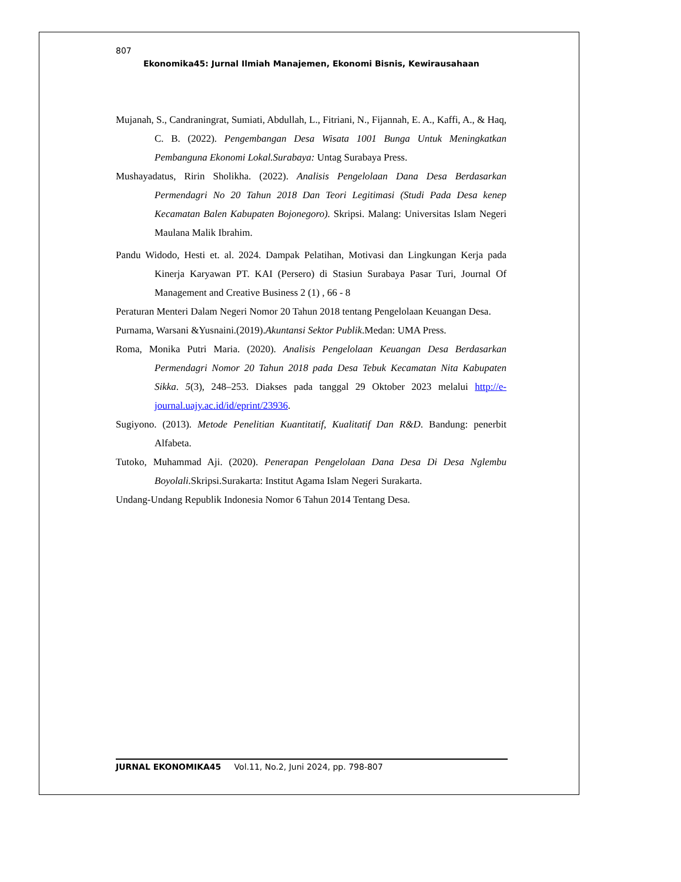807
Ekonomika45: Jurnal Ilmiah Manajemen, Ekonomi Bisnis, Kewirausahaan
Mujanah, S., Candraningrat, Sumiati, Abdullah, L., Fitriani, N., Fijannah, E. A., Kaffi, A., & Haq, C. B. (2022). Pengembangan Desa Wisata 1001 Bunga Untuk Meningkatkan Pembanguna Ekonomi Lokal.Surabaya: Untag Surabaya Press.
Mushayadatus, Ririn Sholikha. (2022). Analisis Pengelolaan Dana Desa Berdasarkan Permendagri No 20 Tahun 2018 Dan Teori Legitimasi (Studi Pada Desa kenep Kecamatan Balen Kabupaten Bojonegoro). Skripsi. Malang: Universitas Islam Negeri Maulana Malik Ibrahim.
Pandu Widodo, Hesti et. al. 2024. Dampak Pelatihan, Motivasi dan Lingkungan Kerja pada Kinerja Karyawan PT. KAI (Persero) di Stasiun Surabaya Pasar Turi, Journal Of Management and Creative Business 2 (1) , 66 - 8
Peraturan Menteri Dalam Negeri Nomor 20 Tahun 2018 tentang Pengelolaan Keuangan Desa.
Purnama, Warsani &Yusnaini.(2019).Akuntansi Sektor Publik.Medan: UMA Press.
Roma, Monika Putri Maria. (2020). Analisis Pengelolaan Keuangan Desa Berdasarkan Permendagri Nomor 20 Tahun 2018 pada Desa Tebuk Kecamatan Nita Kabupaten Sikka. 5(3), 248–253. Diakses pada tanggal 29 Oktober 2023 melalui http://e-journal.uajy.ac.id/id/eprint/23936.
Sugiyono. (2013). Metode Penelitian Kuantitatif, Kualitatif Dan R&D. Bandung: penerbit Alfabeta.
Tutoko, Muhammad Aji. (2020). Penerapan Pengelolaan Dana Desa Di Desa Nglembu Boyolali.Skripsi.Surakarta: Institut Agama Islam Negeri Surakarta.
Undang-Undang Republik Indonesia Nomor 6 Tahun 2014 Tentang Desa.
JURNAL EKONOMIKA45 Vol.11, No.2, Juni 2024, pp. 798-807